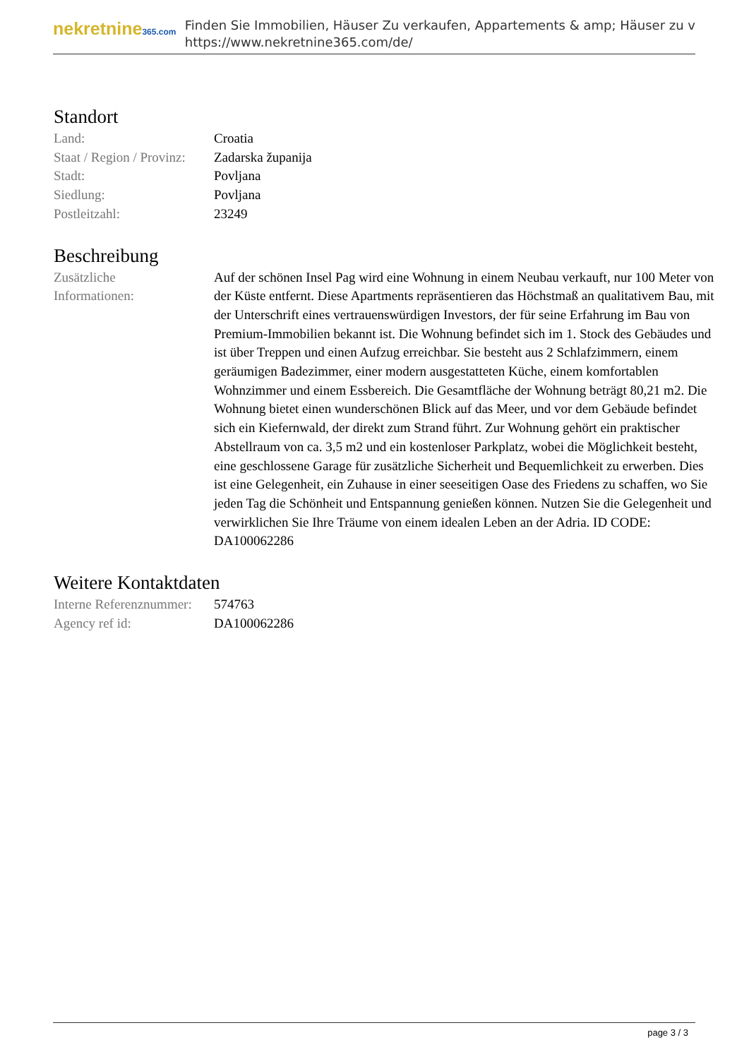nekretnine365.com
Finden Sie Immobilien, Häuser Zu verkaufen, Appartements & amp; Häuser zu v
https://www.nekretnine365.com/de/
Standort
| Land: | Croatia |
| Staat / Region / Provinz: | Zadarska županija |
| Stadt: | Povljana |
| Siedlung: | Povljana |
| Postleitzahl: | 23249 |
Beschreibung
| Zusätzliche Informationen: | Auf der schönen Insel Pag wird eine Wohnung in einem Neubau verkauft, nur 100 Meter von der Küste entfernt. Diese Apartments repräsentieren das Höchstmaß an qualitativem Bau, mit der Unterschrift eines vertrauenswürdigen Investors, der für seine Erfahrung im Bau von Premium-Immobilien bekannt ist. Die Wohnung befindet sich im 1. Stock des Gebäudes und ist über Treppen und einen Aufzug erreichbar. Sie besteht aus 2 Schlafzimmern, einem geräumigen Badezimmer, einer modern ausgestatteten Küche, einem komfortablen Wohnzimmer und einem Essbereich. Die Gesamtfläche der Wohnung beträgt 80,21 m2. Die Wohnung bietet einen wunderschönen Blick auf das Meer, und vor dem Gebäude befindet sich ein Kiefernwald, der direkt zum Strand führt. Zur Wohnung gehört ein praktischer Abstellraum von ca. 3,5 m2 und ein kostenloser Parkplatz, wobei die Möglichkeit besteht, eine geschlossene Garage für zusätzliche Sicherheit und Bequemlichkeit zu erwerben. Dies ist eine Gelegenheit, ein Zuhause in einer seeseitigen Oase des Friedens zu schaffen, wo Sie jeden Tag die Schönheit und Entspannung genießen können. Nutzen Sie die Gelegenheit und verwirklichen Sie Ihre Träume von einem idealen Leben an der Adria. ID CODE: DA100062286 |
Weitere Kontaktdaten
| Interne Referenznummer: | 574763 |
| Agency ref id: | DA100062286 |
page 3 / 3